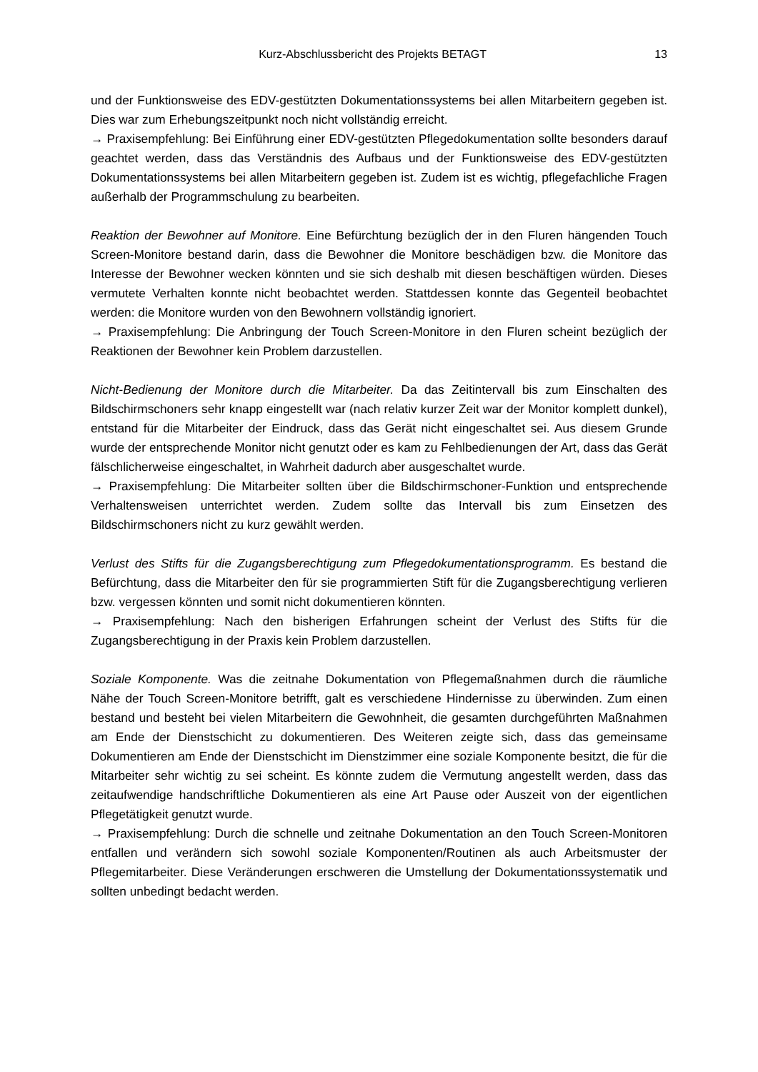Kurz-Abschlussbericht des Projekts BETAGT 13
und der Funktionsweise des EDV-gestützten Dokumentationssystems bei allen Mitarbeitern gegeben ist. Dies war zum Erhebungszeitpunkt noch nicht vollständig erreicht.
→ Praxisempfehlung: Bei Einführung einer EDV-gestützten Pflegedokumentation sollte besonders darauf geachtet werden, dass das Verständnis des Aufbaus und der Funktionsweise des EDV-gestützten Dokumentationssystems bei allen Mitarbeitern gegeben ist. Zudem ist es wichtig, pflegefachliche Fragen außerhalb der Programmschulung zu bearbeiten.
Reaktion der Bewohner auf Monitore. Eine Befürchtung bezüglich der in den Fluren hängenden Touch Screen-Monitore bestand darin, dass die Bewohner die Monitore beschädigen bzw. die Monitore das Interesse der Bewohner wecken könnten und sie sich deshalb mit diesen beschäftigen würden. Dieses vermutete Verhalten konnte nicht beobachtet werden. Stattdessen konnte das Gegenteil beobachtet werden: die Monitore wurden von den Bewohnern vollständig ignoriert.
→ Praxisempfehlung: Die Anbringung der Touch Screen-Monitore in den Fluren scheint bezüglich der Reaktionen der Bewohner kein Problem darzustellen.
Nicht-Bedienung der Monitore durch die Mitarbeiter. Da das Zeitintervall bis zum Einschalten des Bildschirmschoners sehr knapp eingestellt war (nach relativ kurzer Zeit war der Monitor komplett dunkel), entstand für die Mitarbeiter der Eindruck, dass das Gerät nicht eingeschaltet sei. Aus diesem Grunde wurde der entsprechende Monitor nicht genutzt oder es kam zu Fehlbedienungen der Art, dass das Gerät fälschlicherweise eingeschaltet, in Wahrheit dadurch aber ausgeschaltet wurde.
→ Praxisempfehlung: Die Mitarbeiter sollten über die Bildschirmschoner-Funktion und entsprechende Verhaltensweisen unterrichtet werden. Zudem sollte das Intervall bis zum Einsetzen des Bildschirmschoners nicht zu kurz gewählt werden.
Verlust des Stifts für die Zugangsberechtigung zum Pflegedokumentationsprogramm. Es bestand die Befürchtung, dass die Mitarbeiter den für sie programmierten Stift für die Zugangsberechtigung verlieren bzw. vergessen könnten und somit nicht dokumentieren könnten.
→ Praxisempfehlung: Nach den bisherigen Erfahrungen scheint der Verlust des Stifts für die Zugangsberechtigung in der Praxis kein Problem darzustellen.
Soziale Komponente. Was die zeitnahe Dokumentation von Pflegemaßnahmen durch die räumliche Nähe der Touch Screen-Monitore betrifft, galt es verschiedene Hindernisse zu überwinden. Zum einen bestand und besteht bei vielen Mitarbeitern die Gewohnheit, die gesamten durchgeführten Maßnahmen am Ende der Dienstschicht zu dokumentieren. Des Weiteren zeigte sich, dass das gemeinsame Dokumentieren am Ende der Dienstschicht im Dienstzimmer eine soziale Komponente besitzt, die für die Mitarbeiter sehr wichtig zu sei scheint. Es könnte zudem die Vermutung angestellt werden, dass das zeitaufwendige handschriftliche Dokumentieren als eine Art Pause oder Auszeit von der eigentlichen Pflegetätigkeit genutzt wurde.
→ Praxisempfehlung: Durch die schnelle und zeitnahe Dokumentation an den Touch Screen-Monitoren entfallen und verändern sich sowohl soziale Komponenten/Routinen als auch Arbeitsmuster der Pflegemitarbeiter. Diese Veränderungen erschweren die Umstellung der Dokumentationssystematik und sollten unbedingt bedacht werden.